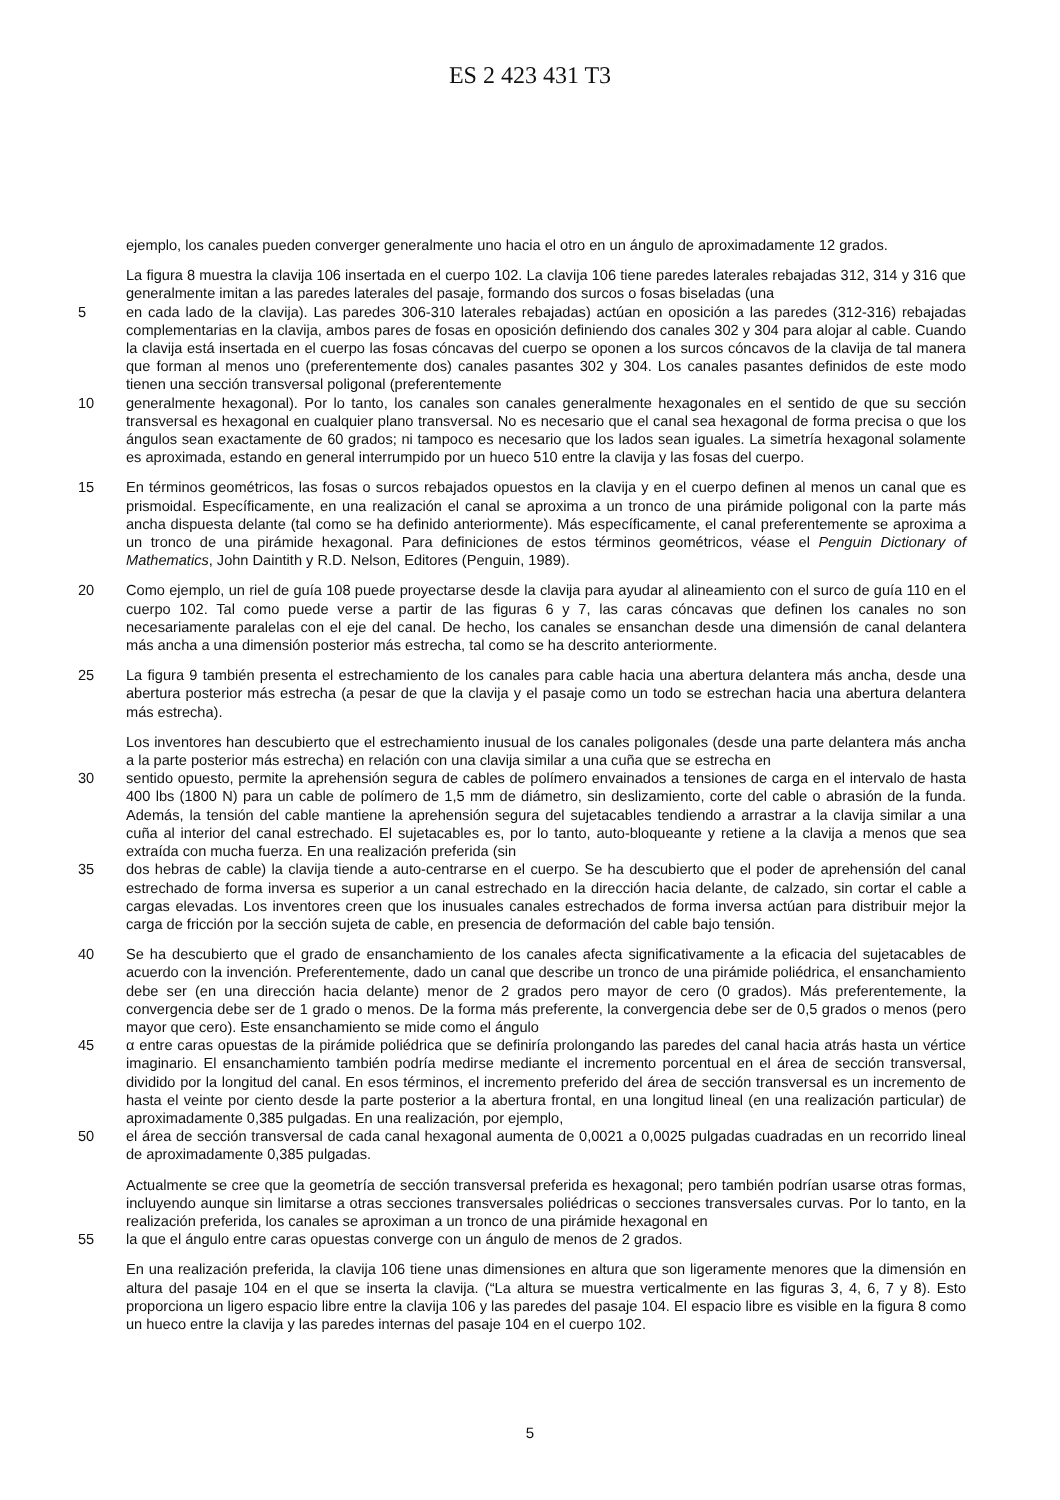ES 2 423 431 T3
ejemplo, los canales pueden converger generalmente uno hacia el otro en un ángulo de aproximadamente 12 grados.
La figura 8 muestra la clavija 106 insertada en el cuerpo 102. La clavija 106 tiene paredes laterales rebajadas 312, 314 y 316 que generalmente imitan a las paredes laterales del pasaje, formando dos surcos o fosas biseladas (una
5 en cada lado de la clavija). Las paredes 306-310 laterales rebajadas) actúan en oposición a las paredes (312-316) rebajadas complementarias en la clavija, ambos pares de fosas en oposición definiendo dos canales 302 y 304 para alojar al cable. Cuando la clavija está insertada en el cuerpo las fosas cóncavas del cuerpo se oponen a los surcos cóncavos de la clavija de tal manera que forman al menos uno (preferentemente dos) canales pasantes 302 y 304. Los canales pasantes definidos de este modo tienen una sección transversal poligonal (preferentemente
10 generalmente hexagonal). Por lo tanto, los canales son canales generalmente hexagonales en el sentido de que su sección transversal es hexagonal en cualquier plano transversal. No es necesario que el canal sea hexagonal de forma precisa o que los ángulos sean exactamente de 60 grados; ni tampoco es necesario que los lados sean iguales. La simetría hexagonal solamente es aproximada, estando en general interrumpido por un hueco 510 entre la clavija y las fosas del cuerpo.
15 En términos geométricos, las fosas o surcos rebajados opuestos en la clavija y en el cuerpo definen al menos un canal que es prismoidal. Específicamente, en una realización el canal se aproxima a un tronco de una pirámide poligonal con la parte más ancha dispuesta delante (tal como se ha definido anteriormente). Más específicamente, el canal preferentemente se aproxima a un tronco de una pirámide hexagonal. Para definiciones de estos términos geométricos, véase el Penguin Dictionary of Mathematics, John Daintith y R.D. Nelson, Editores (Penguin, 1989).
20 Como ejemplo, un riel de guía 108 puede proyectarse desde la clavija para ayudar al alineamiento con el surco de guía 110 en el cuerpo 102. Tal como puede verse a partir de las figuras 6 y 7, las caras cóncavas que definen los canales no son necesariamente paralelas con el eje del canal. De hecho, los canales se ensanchan desde una dimensión de canal delantera más ancha a una dimensión posterior más estrecha, tal como se ha descrito anteriormente.
25 La figura 9 también presenta el estrechamiento de los canales para cable hacia una abertura delantera más ancha, desde una abertura posterior más estrecha (a pesar de que la clavija y el pasaje como un todo se estrechan hacia una abertura delantera más estrecha).
Los inventores han descubierto que el estrechamiento inusual de los canales poligonales (desde una parte delantera más ancha a la parte posterior más estrecha) en relación con una clavija similar a una cuña que se estrecha en
30 sentido opuesto, permite la aprehensión segura de cables de polímero envainados a tensiones de carga en el intervalo de hasta 400 lbs (1800 N) para un cable de polímero de 1,5 mm de diámetro, sin deslizamiento, corte del cable o abrasión de la funda. Además, la tensión del cable mantiene la aprehensión segura del sujetacables tendiendo a arrastrar a la clavija similar a una cuña al interior del canal estrechado. El sujetacables es, por lo tanto, auto-bloqueante y retiene a la clavija a menos que sea extraída con mucha fuerza. En una realización preferida (sin
35 dos hebras de cable) la clavija tiende a auto-centrarse en el cuerpo. Se ha descubierto que el poder de aprehensión del canal estrechado de forma inversa es superior a un canal estrechado en la dirección hacia delante, de calzado, sin cortar el cable a cargas elevadas. Los inventores creen que los inusuales canales estrechados de forma inversa actúan para distribuir mejor la carga de fricción por la sección sujeta de cable, en presencia de deformación del cable bajo tensión.
40 Se ha descubierto que el grado de ensanchamiento de los canales afecta significativamente a la eficacia del sujetacables de acuerdo con la invención. Preferentemente, dado un canal que describe un tronco de una pirámide poliédrica, el ensanchamiento debe ser (en una dirección hacia delante) menor de 2 grados pero mayor de cero (0 grados). Más preferentemente, la convergencia debe ser de 1 grado o menos. De la forma más preferente, la convergencia debe ser de 0,5 grados o menos (pero mayor que cero). Este ensanchamiento se mide como el ángulo
45 α entre caras opuestas de la pirámide poliédrica que se definiría prolongando las paredes del canal hacia atrás hasta un vértice imaginario. El ensanchamiento también podría medirse mediante el incremento porcentual en el área de sección transversal, dividido por la longitud del canal. En esos términos, el incremento preferido del área de sección transversal es un incremento de hasta el veinte por ciento desde la parte posterior a la abertura frontal, en una longitud lineal (en una realización particular) de aproximadamente 0,385 pulgadas. En una realización, por ejemplo,
50 el área de sección transversal de cada canal hexagonal aumenta de 0,0021 a 0,0025 pulgadas cuadradas en un recorrido lineal de aproximadamente 0,385 pulgadas.
Actualmente se cree que la geometría de sección transversal preferida es hexagonal; pero también podrían usarse otras formas, incluyendo aunque sin limitarse a otras secciones transversales poliédricas o secciones transversales curvas. Por lo tanto, en la realización preferida, los canales se aproximan a un tronco de una pirámide hexagonal en
55 la que el ángulo entre caras opuestas converge con un ángulo de menos de 2 grados.
En una realización preferida, la clavija 106 tiene unas dimensiones en altura que son ligeramente menores que la dimensión en altura del pasaje 104 en el que se inserta la clavija. (“La altura se muestra verticalmente en las figuras 3, 4, 6, 7 y 8). Esto proporciona un ligero espacio libre entre la clavija 106 y las paredes del pasaje 104. El espacio libre es visible en la figura 8 como un hueco entre la clavija y las paredes internas del pasaje 104 en el cuerpo 102.
5